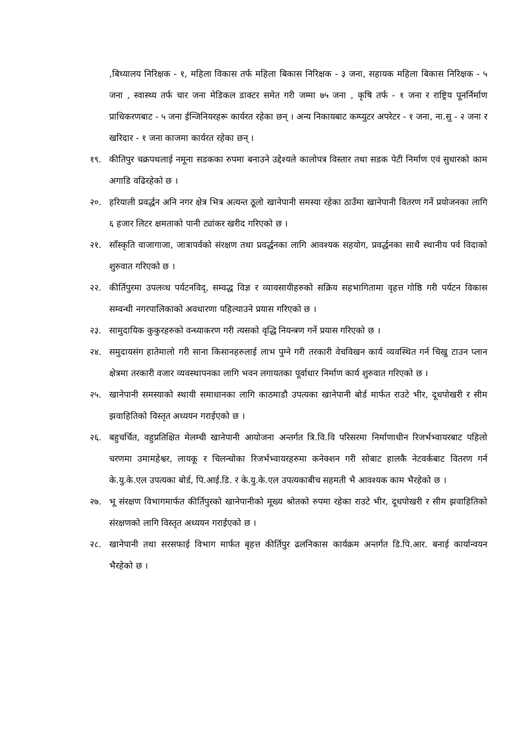,बिध्यालय निरिक्षक - १, महिला विकास तर्फ महिला बिकास निरिक्षक - ३ जना, सहायक महिला बिकास निरिक्षक - ५ जना , स्वास्थ्य तर्फ चार जना मेडिकल डाक्टर समेत गरी जम्मा ७५ जना , कृषि तर्फ - १ जना र राष्ट्रिय पूनर्निर्माण प्राधिकरणबाट - ५ जना ईन्जिनियरहरू कार्यरत रहेका छन् । अन्य निकायबाट कम्प्युटर अपरेटर - १ जना, ना.सु - २ जना र खरिदार - १ जना काजमा कार्यरत रहेका छन् ।
१९. कीतिपुर चक्रपथलाई नमूना सडकका रुपमा बनाउने उद्देश्यले कालोपत्र विस्तार तथा सडक पेटी निर्माण एवं सुधारको काम अगाडि वढिरहेको छ ।
२०. हरियाली प्रवर्द्धन अनि नगर क्षेत्र भित्र अत्यन्त ठूलो खानेपानी समस्या रहेका ठाउँमा खानेपानी वितरण गर्ने प्रयोजनका लागि ६ हजार लिटर क्षमताको पानी ट्यांकर खरीद गरिएको छ ।
२१. साँस्कृति वाजागाजा, जात्रापर्वको संरक्षण तथा प्रवर्द्धनका लागि आवश्यक सहयोग, प्रवर्द्धनका साथै स्थानीय पर्व विदाको शुरुवात गरिएको छ ।
२२. कीर्तिपुरमा उपलव्ध पर्यटनविद्, सम्वद्ध विज्ञ र व्यावसायीहरुको सक्रिय सहभागितामा वृहत्त गोष्ठि गरी पर्यटन विकास सम्वन्धी नगरपालिकाको अवधारणा पहिल्याउने प्रयास गरिएको छ ।
२३. सामुदायिक कुकुरहरुको वन्ध्याकरण गरी त्यसको वृद्धि नियन्त्रण गर्ने प्रयास गरिएको छ ।
२४. समुदायसंग हातेमालो गरी साना किसानहरुलाई लाभ पुग्ने गरी तरकारी वेचविखन कार्य व्यवस्थित गर्न चिखु टाउन प्लान क्षेत्रमा तरकारी वजार व्यवस्थापनका लागि भवन लगायतका पूर्वाधार निर्माण कार्य शुरुवात गरिएको छ ।
२५. खानेपानी समस्याको स्थायी समाधानका लागि काठमाडौ उपत्यका खानेपानी बोर्ड मार्फत राउटे भीर, दूधपोखरी र सीम झवाहितिको विस्तृत अध्ययन गराईएको छ ।
२६. बहुचर्चित, वहुप्रतिक्षित मेलम्ची खानेपानी आयोजना अन्तर्गत त्रि.वि.वि परिसरमा निर्माणाधीन रिजर्भभ्वायरबाट पहिलो चरणमा उमामहेश्वर, लायकू र चिलन्चोका रिजर्भभ्वायरहरुमा कनेक्शन गरी सोबाट हालकै नेटवर्कबाट वितरण गर्न के.यु.के.एल उपत्यका बोर्ड, पि.आई.डि. र के.यु.के.एल उपत्यकाबीच सहमती भै आवश्यक काम भैरहेको छ ।
२७. भू संरक्षण विभागमार्फत कीर्तिपुरको खानेपानीको मूख्य श्रोतको रुपमा रहेका राउटे भीर, दूधपोखरी र सीम झवाहितिको संरक्षणको लागि विस्तृत अध्ययन गराईएको छ ।
२८. खानेपानी तथा सरसफाई विभाग मार्फत बृहत्त कीर्तिपुर ढलनिकास कार्यक्रम अन्तर्गत डि.पि.आर. बनाई कार्यान्वयन भैरहेको छ ।